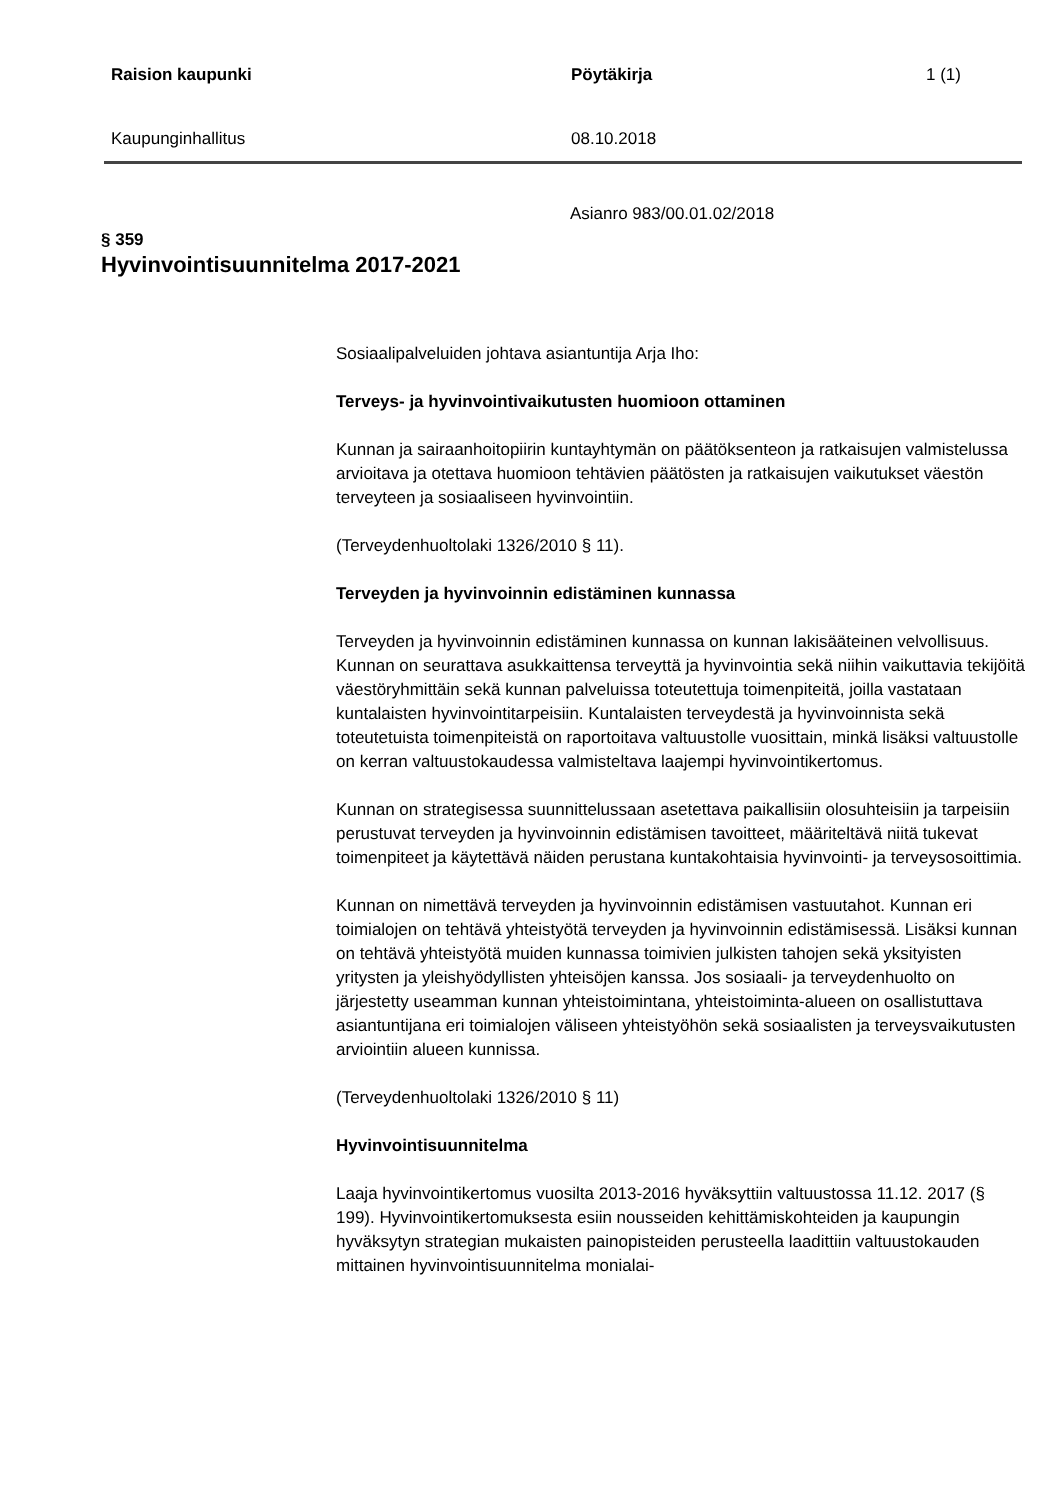Raision kaupunki Pöytäkirja 1 (1)
Kaupunginhallitus 08.10.2018
Asianro 983/00.01.02/2018
§ 359
Hyvinvointisuunnitelma 2017-2021
Sosiaalipalveluiden johtava asiantuntija Arja Iho:
Terveys- ja hyvinvointivaikutusten huomioon ottaminen
Kunnan ja sairaanhoitopiirin kuntayhtymän on päätöksenteon ja ratkaisujen valmistelussa arvioitava ja otettava huomioon tehtävien päätösten ja ratkaisujen vaikutukset väestön terveyteen ja sosiaaliseen hyvinvointiin.
(Terveydenhuoltolaki 1326/2010 § 11).
Terveyden ja hyvinvoinnin edistäminen kunnassa
Terveyden ja hyvinvoinnin edistäminen kunnassa on kunnan lakisääteinen velvollisuus. Kunnan on seurattava asukkaittensa terveyttä ja hyvinvointia sekä niihin vaikuttavia tekijöitä väestöryhmittäin sekä kunnan palveluissa toteutettuja toimenpiteitä, joilla vastataan kuntalaisten hyvinvointitarpeisiin. Kuntalaisten terveydestä ja hyvinvoinnista sekä toteutetuista toimenpiteistä on raportoitava valtuustolle vuosittain, minkä lisäksi valtuustolle on kerran valtuustokaudessa valmisteltava laajempi hyvinvointikertomus.
Kunnan on strategisessa suunnittelussaan asetettava paikallisiin olosuhteisiin ja tarpeisiin perustuvat terveyden ja hyvinvoinnin edistämisen tavoitteet, määriteltävä niitä tukevat toimenpiteet ja käytettävä näiden perustana kuntakohtaisia hyvinvointi- ja terveysosoittimia.
Kunnan on nimettävä terveyden ja hyvinvoinnin edistämisen vastuutahot. Kunnan eri toimialojen on tehtävä yhteistyötä terveyden ja hyvinvoinnin edistämisessä. Lisäksi kunnan on tehtävä yhteistyötä muiden kunnassa toimivien julkisten tahojen sekä yksityisten yritysten ja yleishyödyllisten yhteisöjen kanssa. Jos sosiaali- ja terveydenhuolto on järjestetty useamman kunnan yhteistoimintana, yhteistoiminta-alueen on osallistuttava asiantuntijana eri toimialojen väliseen yhteistyöhön sekä sosiaalisten ja terveysvaikutusten arviointiin alueen kunnissa.
(Terveydenhuoltolaki 1326/2010 § 11)
Hyvinvointisuunnitelma
Laaja hyvinvointikertomus vuosilta 2013-2016 hyväksyttiin valtuustossa 11.12. 2017 (§ 199). Hyvinvointikertomuksesta esiin nousseiden kehittämiskohteiden ja kaupungin hyväksytyn strategian mukaisten painopisteiden perusteella laadittiin valtuustokauden mittainen hyvinvointisuunnitelma monialai-